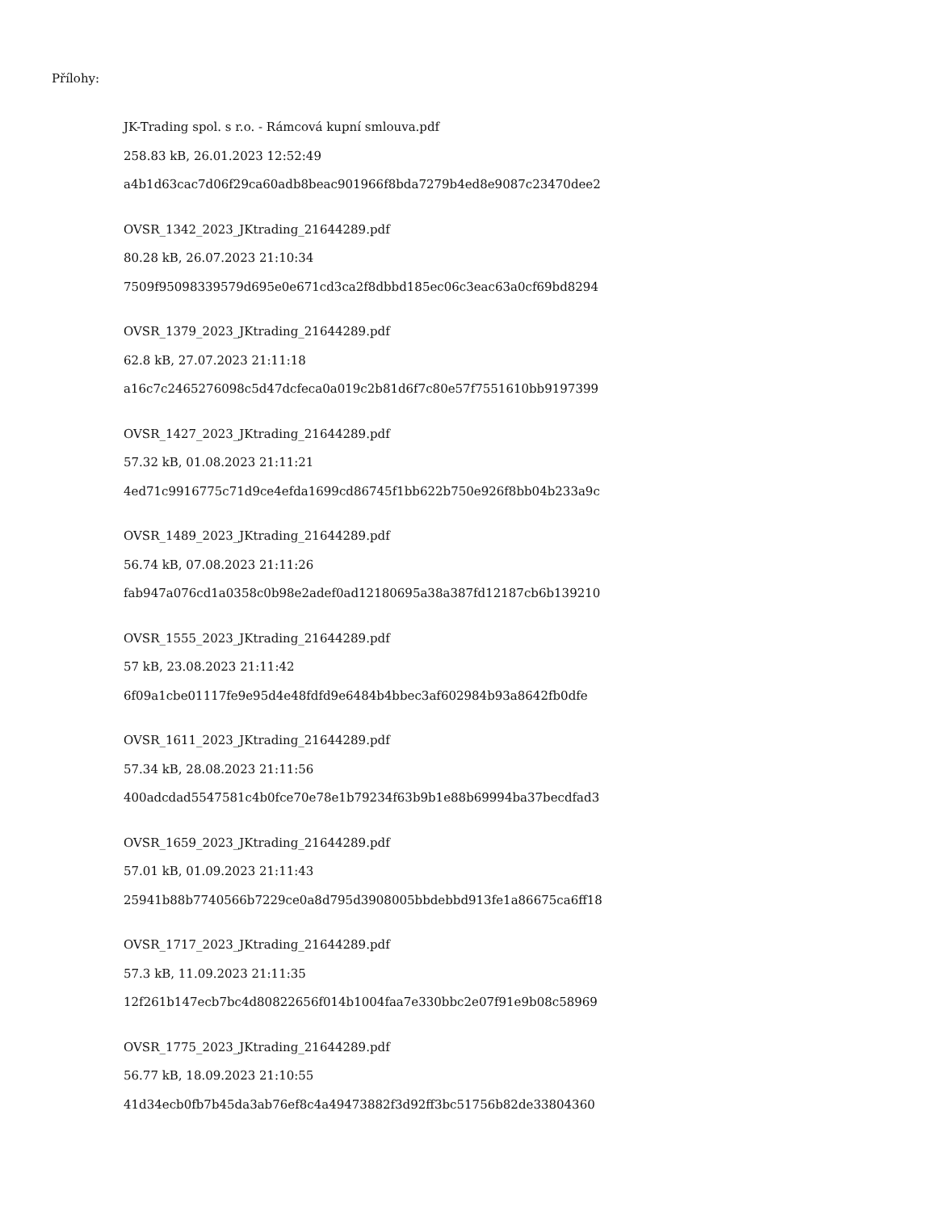Přílohy:
JK-Trading spol. s r.o. - Rámcová kupní smlouva.pdf
258.83 kB, 26.01.2023 12:52:49
a4b1d63cac7d06f29ca60adb8beac901966f8bda7279b4ed8e9087c23470dee2
OVSR_1342_2023_JKtrading_21644289.pdf
80.28 kB, 26.07.2023 21:10:34
7509f95098339579d695e0e671cd3ca2f8dbbd185ec06c3eac63a0cf69bd8294
OVSR_1379_2023_JKtrading_21644289.pdf
62.8 kB, 27.07.2023 21:11:18
a16c7c2465276098c5d47dcfeca0a019c2b81d6f7c80e57f7551610bb9197399
OVSR_1427_2023_JKtrading_21644289.pdf
57.32 kB, 01.08.2023 21:11:21
4ed71c9916775c71d9ce4efda1699cd86745f1bb622b750e926f8bb04b233a9c
OVSR_1489_2023_JKtrading_21644289.pdf
56.74 kB, 07.08.2023 21:11:26
fab947a076cd1a0358c0b98e2adef0ad12180695a38a387fd12187cb6b139210
OVSR_1555_2023_JKtrading_21644289.pdf
57 kB, 23.08.2023 21:11:42
6f09a1cbe01117fe9e95d4e48fdfd9e6484b4bbec3af602984b93a8642fb0dfe
OVSR_1611_2023_JKtrading_21644289.pdf
57.34 kB, 28.08.2023 21:11:56
400adcdad5547581c4b0fce70e78e1b79234f63b9b1e88b69994ba37becdfad3
OVSR_1659_2023_JKtrading_21644289.pdf
57.01 kB, 01.09.2023 21:11:43
25941b88b7740566b7229ce0a8d795d3908005bbdebbd913fe1a86675ca6ff18
OVSR_1717_2023_JKtrading_21644289.pdf
57.3 kB, 11.09.2023 21:11:35
12f261b147ecb7bc4d80822656f014b1004faa7e330bbc2e07f91e9b08c58969
OVSR_1775_2023_JKtrading_21644289.pdf
56.77 kB, 18.09.2023 21:10:55
41d34ecb0fb7b45da3ab76ef8c4a49473882f3d92ff3bc51756b82de33804360